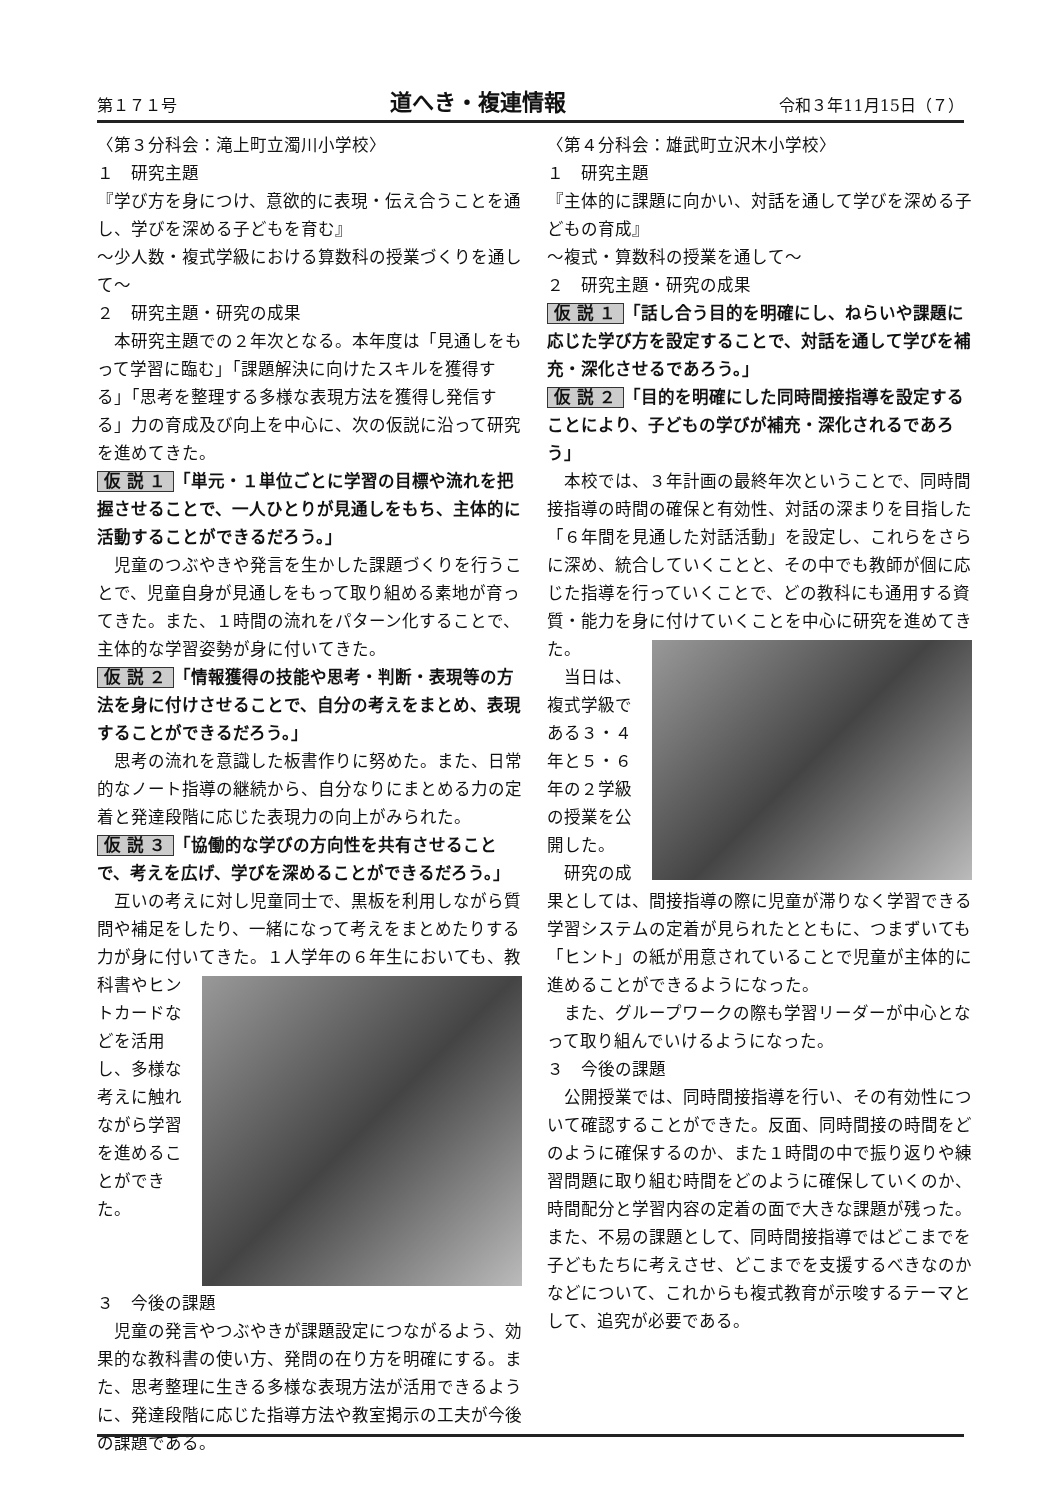第１７１号 道へき・複連情報 令和３年11月15日（７）
〈第３分科会：滝上町立濁川小学校〉
１　研究主題
『学び方を身につけ、意欲的に表現・伝え合うことを通し、学びを深める子どもを育む』
〜少人数・複式学級における算数科の授業づくりを通して〜
２　研究主題・研究の成果
本研究主題での２年次となる。本年度は「見通しをもって学習に臨む」「課題解決に向けたスキルを獲得する」「思考を整理する多様な表現方法を獲得し発信する」力の育成及び向上を中心に、次の仮説に沿って研究を進めてきた。
仮 説 １ 「単元・１単位ごとに学習の目標や流れを把握させることで、一人ひとりが見通しをもち、主体的に活動することができるだろう。」
児童のつぶやきや発言を生かした課題づくりを行うことで、児童自身が見通しをもって取り組める素地が育ってきた。また、１時間の流れをパターン化することで、主体的な学習姿勢が身に付いてきた。
仮 説 ２ 「情報獲得の技能や思考・判断・表現等の方法を身に付けさせることで、自分の考えをまとめ、表現することができるだろう。」
思考の流れを意識した板書作りに努めた。また、日常的なノート指導の継続から、自分なりにまとめる力の定着と発達段階に応じた表現力の向上がみられた。
仮 説 ３ 「協働的な学びの方向性を共有させることで、考えを広げ、学びを深めることができるだろう。」
互いの考えに対し児童同士で、黒板を利用しながら質問や補足をしたり、一緒になって考えをまとめたりする力が身に付いてきた。１人学年の６ 年生においても、教科書やヒントカードなどを活用し、多様な考えに触れながら学習を進めることができた。
３　今後の課題
児童の発言やつぶやきが課題設定につながるよう、効果的な教科書の使い方、発問の在り方を明確にする。また、思考整理に生きる多様な表現方法が活用できるように、発達段階に応じた指導方法や教室掲示の工夫が今後の課題である。
〈第４分科会：雄武町立沢木小学校〉
１　研究主題
『主体的に課題に向かい、対話を通して学びを深める子どもの育成』
〜複式・算数科の授業を通して〜
２　研究主題・研究の成果
仮 説 １ 「話し合う目的を明確にし、ねらいや課題に応じた学び方を設定することで、対話を通して学びを補充・深化させるであろう。」
仮 説 ２ 「目的を明確にした同時間接指導を設定することにより、子どもの学びが補充・深化されるであろう」
本校では、３年計画の最終年次ということで、同時間接指導の時間の確保と有効性、対話の深まりを目指した「６年間を見通した対話活動」を設定し、これらをさらに深め、統合していくことと、その中でも教師が個に応じた指導を行っていくことで、どの教科にも通用する資質・能力を身に付 けていくことを中心に研究を進めてきた。
当日は、複式学級である３・４年と５・６年の２学級の授業を公開した。
研究の成果としては、間接指導の際に児童が滞りなく学習できる学習システムの定着が見られたとともに、つまずいても「ヒント」の紙が用意されていることで児童が主体的に進めることができるようになった。
また、グループワークの際も学習リーダーが中心となって取り組んでいけるようになった。
３　今後の課題
公開授業では、同時間接指導を行い、その有効性について確認することができた。反面、同時間接の時間をどのように確保するのか、また１時間の中で振り返りや練習問題に取り組む時間をどのように確保していくのか、時間配分と学習内容の定着の面で大きな課題が残った。また、不易の課題として、同時間接指導ではどこまでを子どもたちに考えさせ、どこまでを支援するべきなのかなどについて、これからも複式教育が示唆するテーマとして、追究が必要である。